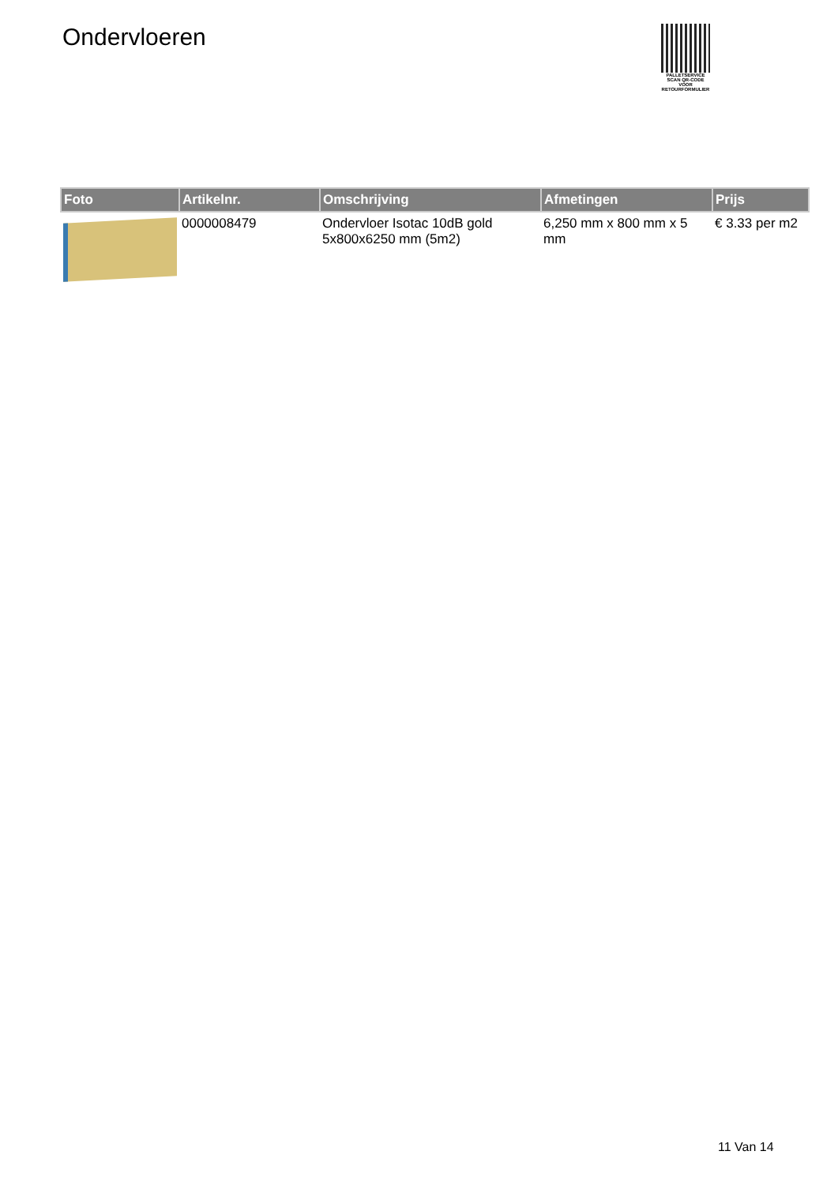Ondervloeren
PALLETSERVICE
SCAN QR-CODE VOOR RETOURFORMULIER
| Foto | Artikelnr. | Omschrijving | Afmetingen | Prijs |
| --- | --- | --- | --- | --- |
| | 0000008479 | Ondervloer Isotac 10dB gold 5x800x6250 mm (5m2) | 6,250 mm x 800 mm x 5 mm | € 3.33 per m2 |
11 Van 14